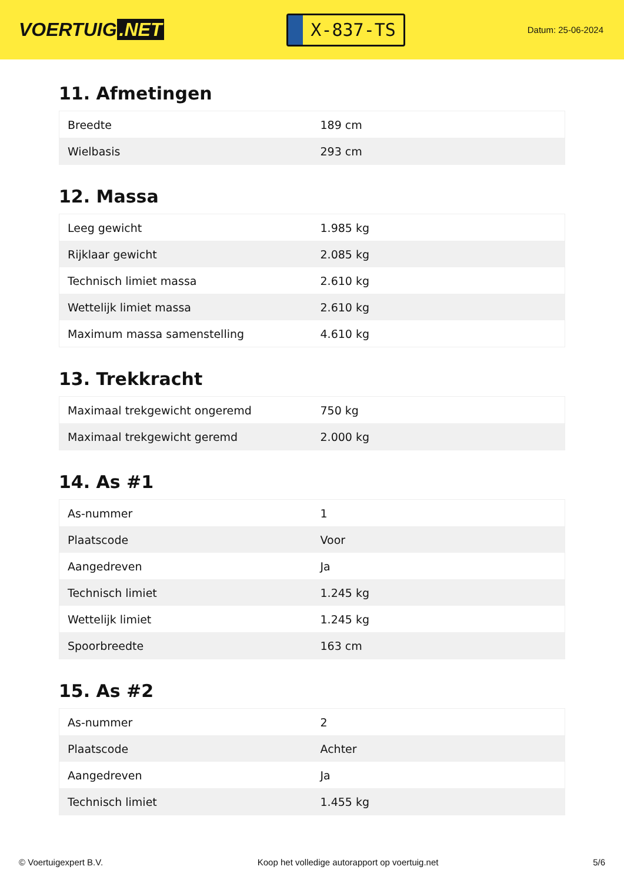VOERTUIG.NET
X-837-TS
Datum: 25-06-2024
11. Afmetingen
| Breedte | 189 cm |
| Wielbasis | 293 cm |
12. Massa
| Leeg gewicht | 1.985 kg |
| Rijklaar gewicht | 2.085 kg |
| Technisch limiet massa | 2.610 kg |
| Wettelijk limiet massa | 2.610 kg |
| Maximum massa samenstelling | 4.610 kg |
13. Trekkracht
| Maximaal trekgewicht ongeremd | 750 kg |
| Maximaal trekgewicht geremd | 2.000 kg |
14. As #1
| As-nummer | 1 |
| Plaatscode | Voor |
| Aangedreven | Ja |
| Technisch limiet | 1.245 kg |
| Wettelijk limiet | 1.245 kg |
| Spoorbreedte | 163 cm |
15. As #2
| As-nummer | 2 |
| Plaatscode | Achter |
| Aangedreven | Ja |
| Technisch limiet | 1.455 kg |
© Voertuigexpert B.V. Koop het volledige autorapport op voertuig.net 5/6